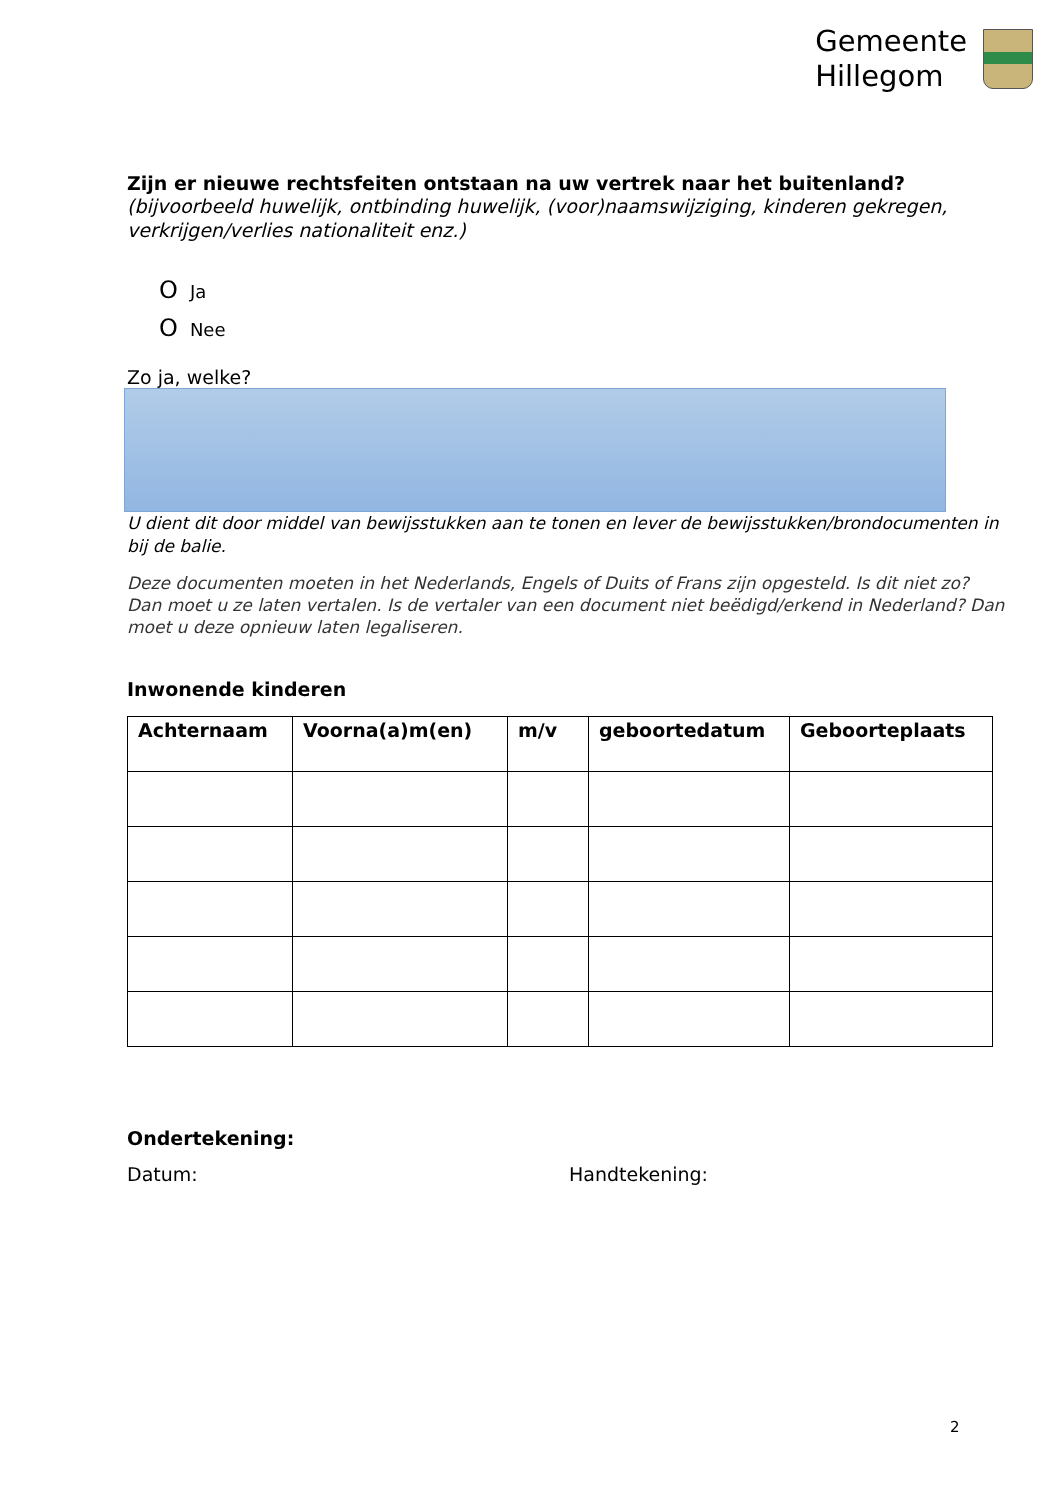Gemeente
Hillegom
Zijn er nieuwe rechtsfeiten ontstaan na uw vertrek naar het buitenland?
(bijvoorbeeld huwelijk, ontbinding huwelijk, (voor)naamswijziging, kinderen gekregen, verkrijgen/verlies nationaliteit enz.)
O Ja
O Nee
Zo ja, welke?
U dient dit door middel van bewijsstukken aan te tonen en lever de bewijsstukken/brondocumenten in bij de balie.
Deze documenten moeten in het Nederlands, Engels of Duits of Frans zijn opgesteld. Is dit niet zo? Dan moet u ze laten vertalen. Is de vertaler van een document niet beëdigd/erkend in Nederland? Dan moet u deze opnieuw laten legaliseren.
Inwonende kinderen
| Achternaam | Voorna(a)m(en) | m/v | geboortedatum | Geboorteplaats |
| --- | --- | --- | --- | --- |
Ondertekening:
Datum: Handtekening:
2